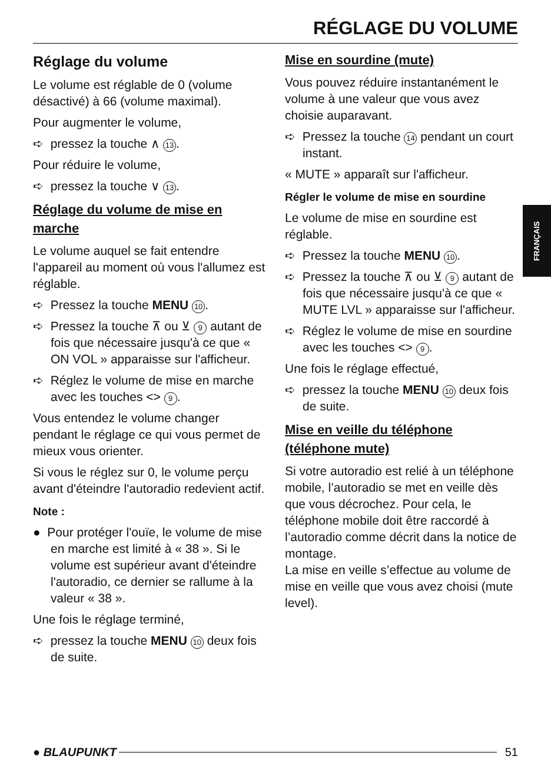RÉGLAGE DU VOLUME
FRANÇAIS
Réglage du volume
Le volume est réglable de 0 (volume désactivé) à 66 (volume maximal).
Pour augmenter le volume,
➪ pressez la touche ∧ 13.
Pour réduire le volume,
➪ pressez la touche ∨ 13.
Réglage du volume de mise en marche
Le volume auquel se fait entendre l'appareil au moment où vous l'allumez est réglable.
➪ Pressez la touche MENU 10.
➪ Pressez la touche ⊼ ou ⊻ 9 autant de fois que nécessaire jusqu'à ce que « ON VOL » apparaisse sur l'afficheur.
➪ Réglez le volume de mise en marche avec les touches <> 9.
Vous entendez le volume changer pendant le réglage ce qui vous permet de mieux vous orienter.
Si vous le réglez sur 0, le volume perçu avant d'éteindre l'autoradio redevient actif.
Note :
● Pour protéger l'ouïe, le volume de mise en marche est limité à « 38 ». Si le volume est supérieur avant d'éteindre l'autoradio, ce dernier se rallume à la valeur « 38 ».
Une fois le réglage terminé,
➪ pressez la touche MENU 10 deux fois de suite.
Mise en sourdine (mute)
Vous pouvez réduire instantanément le volume à une valeur que vous avez choisie auparavant.
➪ Pressez la touche 14 pendant un court instant.
« MUTE » apparaît sur l'afficheur.
Régler le volume de mise en sourdine
Le volume de mise en sourdine est réglable.
➪ Pressez la touche MENU 10.
➪ Pressez la touche ⊼ ou ⊻ 9 autant de fois que nécessaire jusqu'à ce que « MUTE LVL » apparaisse sur l'afficheur.
➪ Réglez le volume de mise en sourdine avec les touches <> 9.
Une fois le réglage effectué,
➪ pressez la touche MENU 10 deux fois de suite.
Mise en veille du téléphone (téléphone mute)
Si votre autoradio est relié à un téléphone mobile, l’autoradio se met en veille dès que vous décrochez. Pour cela, le téléphone mobile doit être raccordé à l’autoradio comme décrit dans la notice de montage.
La mise en veille s’effectue au volume de mise en veille que vous avez choisi (mute level).
● BLAUPUNKT 51